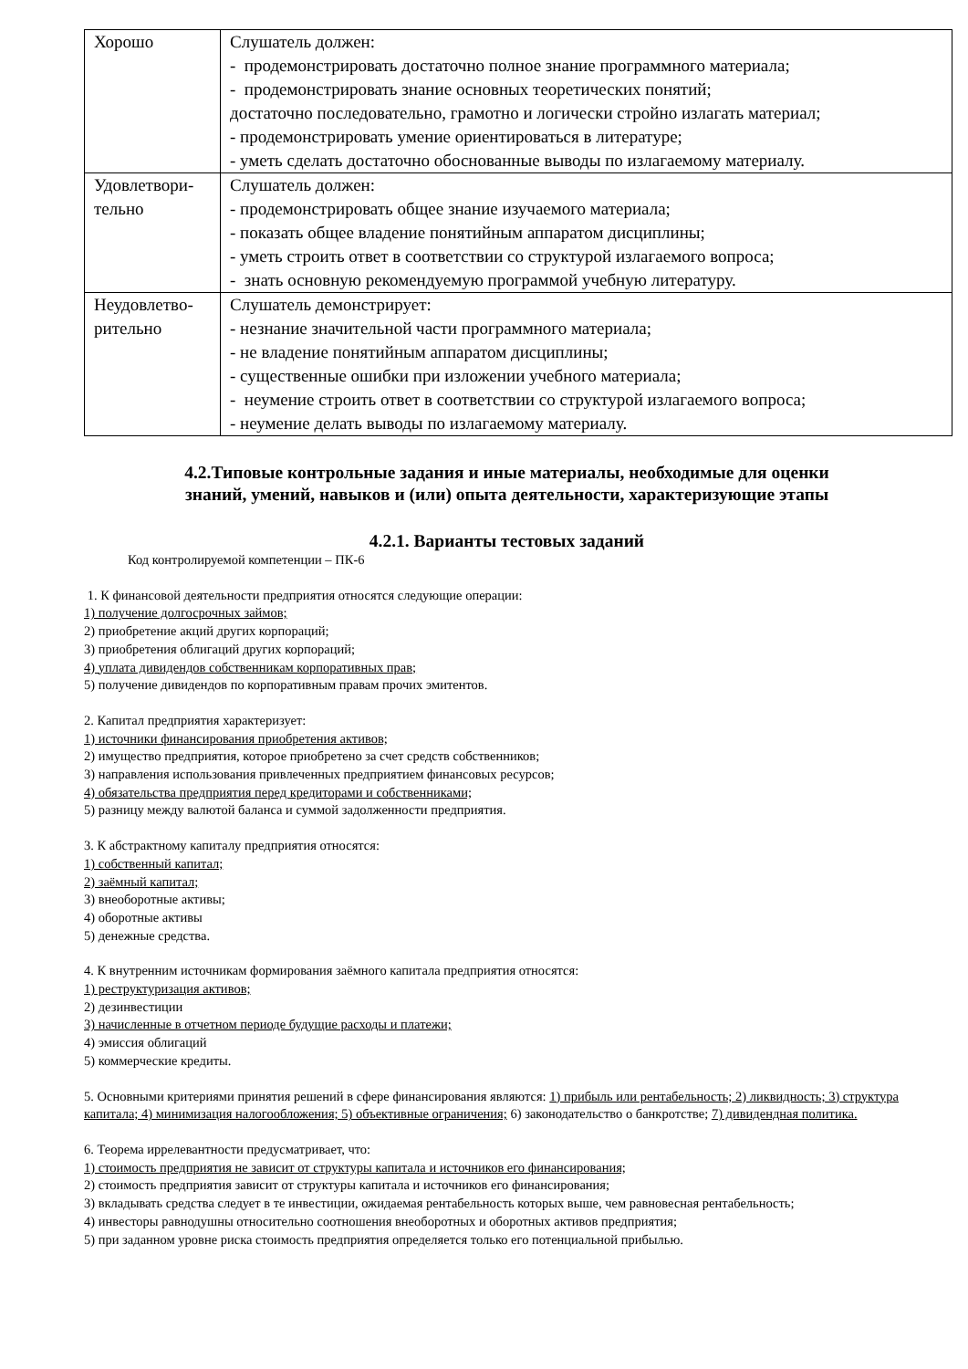| Хорошо | Слушатель должен: - продемонстрировать достаточно полное знание программного материала; - продемонстрировать знание основных теоретических понятий; достаточно последовательно, грамотно и логически стройно излагать материал; - продемонстрировать умение ориентироваться в литературе; - уметь сделать достаточно обоснованные выводы по излагаемому материалу. |
| Удовлетвори- тельно | Слушатель должен: - продемонстрировать общее знание изучаемого материала; - показать общее владение понятийным аппаратом дисциплины; - уметь строить ответ в соответствии со структурой излагаемого вопроса; - знать основную рекомендуемую программой учебную литературу. |
| Неудовлетво- рительно | Слушатель демонстрирует: - незнание значительной части программного материала; - не владение понятийным аппаратом дисциплины; - существенные ошибки при изложении учебного материала; - неумение строить ответ в соответствии со структурой излагаемого вопроса; - неумение делать выводы по излагаемому материалу. |
4.2.Типовые контрольные задания и иные материалы, необходимые для оценки
знаний, умений, навыков и (или) опыта деятельности, характеризующие этапы
4.2.1. Варианты тестовых заданий
Код контролируемой компетенции – ПК-6
1. К финансовой деятельности предприятия относятся следующие операции:
1) получение долгосрочных займов;
2) приобретение акций других корпораций;
3) приобретения облигаций других корпораций;
4) уплата дивидендов собственникам корпоративных прав;
5) получение дивидендов по корпоративным правам прочих эмитентов.
2. Капитал предприятия характеризует:
1) источники финансирования приобретения активов;
2) имущество предприятия, которое приобретено за счет средств собственников;
3) направления использования привлеченных предприятием финансовых ресурсов;
4) обязательства предприятия перед кредиторами и собственниками;
5) разницу между валютой баланса и суммой задолженности предприятия.
3. К абстрактному капиталу предприятия относятся:
1) собственный капитал;
2) заёмный капитал;
3) внеоборотные активы;
4) оборотные активы
5) денежные средства.
4. К внутренним источникам формирования заёмного капитала предприятия относятся:
1) реструктуризация активов;
2) дезинвестиции
3) начисленные в отчетном периоде будущие расходы и платежи;
4) эмиссия облигаций
5) коммерческие кредиты.
5. Основными критериями принятия решений в сфере финансирования являются: 1) прибыль или рентабельность; 2) ликвидность; 3) структура капитала; 4) минимизация налогообложения; 5) объективные ограничения; 6) законодательство о банкротстве; 7) дивидендная политика.
6. Теорема иррелевантности предусматривает, что:
1) стоимость предприятия не зависит от структуры капитала и источников его финансирования;
2) стоимость предприятия зависит от структуры капитала и источников его финансирования;
3) вкладывать средства следует в те инвестиции, ожидаемая рентабельность которых выше, чем равновесная рентабельность;
4) инвесторы равнодушны относительно соотношения внеоборотных и оборотных активов предприятия;
5) при заданном уровне риска стоимость предприятия определяется только его потенциальной прибылью.